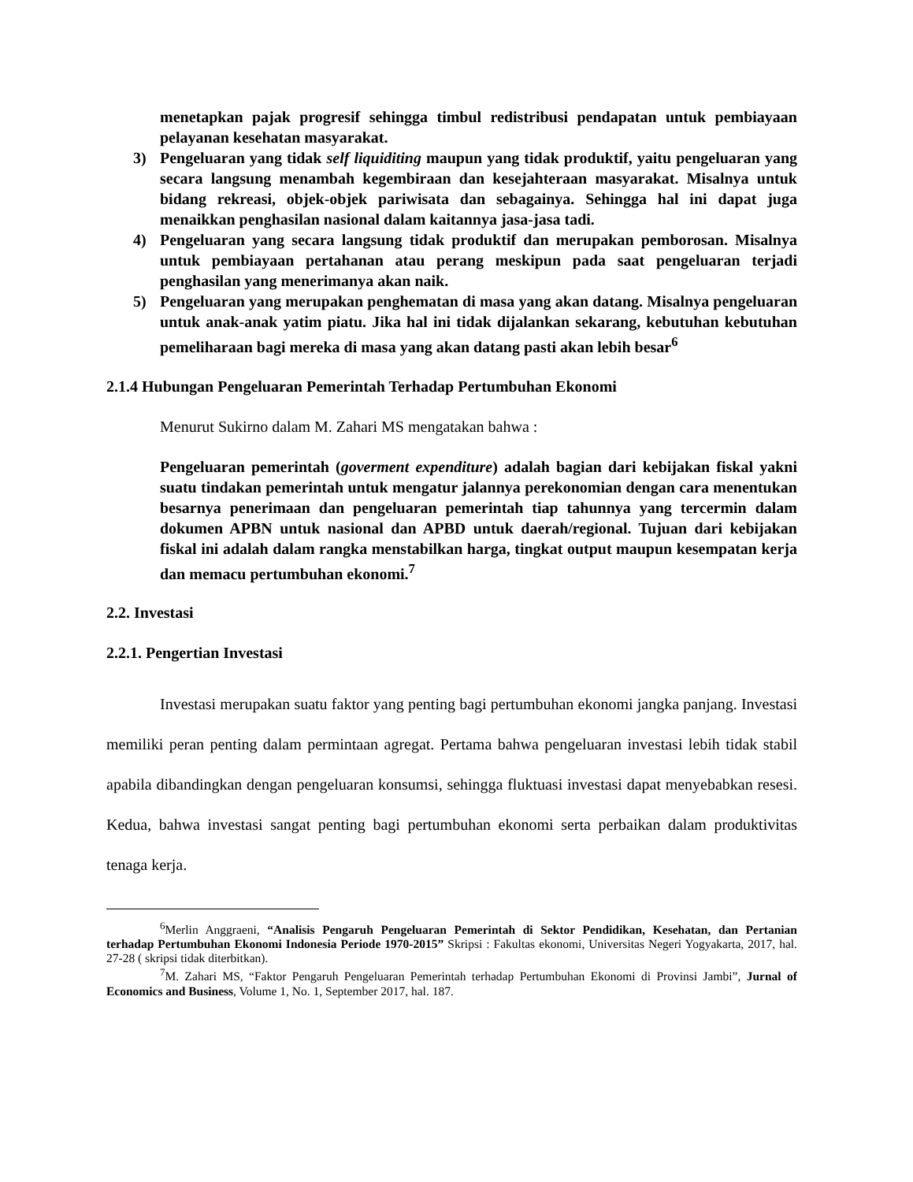menetapkan pajak progresif sehingga timbul redistribusi pendapatan untuk pembiayaan pelayanan kesehatan masyarakat.
3) Pengeluaran yang tidak self liquiditing maupun yang tidak produktif, yaitu pengeluaran yang secara langsung menambah kegembiraan dan kesejahteraan masyarakat. Misalnya untuk bidang rekreasi, objek-objek pariwisata dan sebagainya. Sehingga hal ini dapat juga menaikkan penghasilan nasional dalam kaitannya jasa-jasa tadi.
4) Pengeluaran yang secara langsung tidak produktif dan merupakan pemborosan. Misalnya untuk pembiayaan pertahanan atau perang meskipun pada saat pengeluaran terjadi penghasilan yang menerimanya akan naik.
5) Pengeluaran yang merupakan penghematan di masa yang akan datang. Misalnya pengeluaran untuk anak-anak yatim piatu. Jika hal ini tidak dijalankan sekarang, kebutuhan kebutuhan pemeliharaan bagi mereka di masa yang akan datang pasti akan lebih besar<sup>6</sup>
2.1.4 Hubungan Pengeluaran Pemerintah Terhadap Pertumbuhan Ekonomi
Menurut Sukirno dalam M. Zahari MS mengatakan bahwa :
Pengeluaran pemerintah (goverment expenditure) adalah bagian dari kebijakan fiskal yakni suatu tindakan pemerintah untuk mengatur jalannya perekonomian dengan cara menentukan besarnya penerimaan dan pengeluaran pemerintah tiap tahunnya yang tercermin dalam dokumen APBN untuk nasional dan APBD untuk daerah/regional. Tujuan dari kebijakan fiskal ini adalah dalam rangka menstabilkan harga, tingkat output maupun kesempatan kerja dan memacu pertumbuhan ekonomi.<sup>7</sup>
2.2. Investasi
2.2.1. Pengertian Investasi
Investasi merupakan suatu faktor yang penting bagi pertumbuhan ekonomi jangka panjang. Investasi memiliki peran penting dalam permintaan agregat. Pertama bahwa pengeluaran investasi lebih tidak stabil apabila dibandingkan dengan pengeluaran konsumsi, sehingga fluktuasi investasi dapat menyebabkan resesi. Kedua, bahwa investasi sangat penting bagi pertumbuhan ekonomi serta perbaikan dalam produktivitas tenaga kerja.
<sup>6</sup> Merlin Anggraeni, “Analisis Pengaruh Pengeluaran Pemerintah di Sektor Pendidikan, Kesehatan, dan Pertanian terhadap Pertumbuhan Ekonomi Indonesia Periode 1970-2015” Skripsi : Fakultas ekonomi, Universitas Negeri Yogyakarta, 2017, hal. 27-28 ( skripsi tidak diterbitkan).
<sup>7</sup> M. Zahari MS, “Faktor Pengaruh Pengeluaran Pemerintah terhadap Pertumbuhan Ekonomi di Provinsi Jambi”, Jurnal of Economics and Business, Volume 1, No. 1, September 2017, hal. 187.